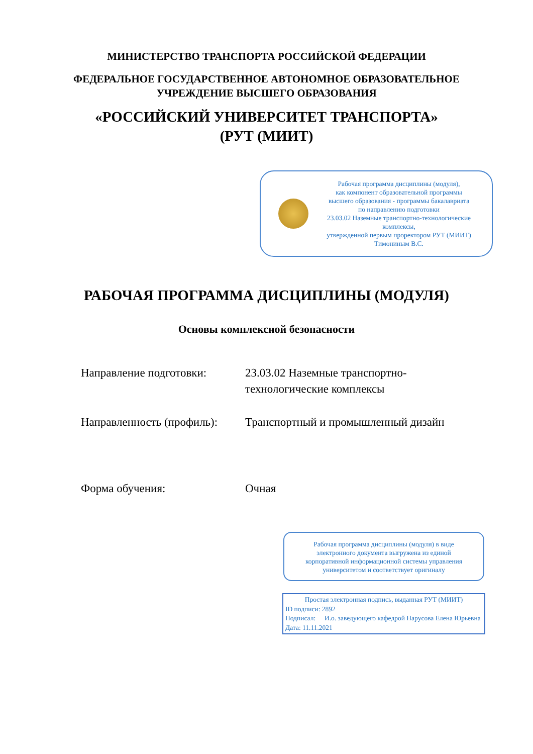МИНИСТЕРСТВО ТРАНСПОРТА РОССИЙСКОЙ ФЕДЕРАЦИИ
ФЕДЕРАЛЬНОЕ ГОСУДАРСТВЕННОЕ АВТОНОМНОЕ ОБРАЗОВАТЕЛЬНОЕ
УЧРЕЖДЕНИЕ ВЫСШЕГО ОБРАЗОВАНИЯ
«РОССИЙСКИЙ УНИВЕРСИТЕТ ТРАНСПОРТА»
(РУТ (МИИТ)
Рабочая программа дисциплины (модуля),
как компонент образовательной программы
высшего образования - программы бакалавриата
по направлению подготовки
23.03.02 Наземные транспортно-технологические комплексы,
утвержденной первым проректором РУТ (МИИТ)
Тимониным В.С.
РАБОЧАЯ ПРОГРАММА ДИСЦИПЛИНЫ (МОДУЛЯ)
Основы комплексной безопасности
Направление подготовки: 23.03.02 Наземные транспортно-технологические комплексы
Направленность (профиль):
Транспортный и промышленный дизайн
Форма обучения: Очная
Рабочая программа дисциплины (модуля) в виде
электронного документа выгружена из единой
корпоративной информационной системы управления
университетом и соответствует оригиналу
Простая электронная подпись, выданная РУТ (МИИТ)
ID подписи: 2892
Подписал: И.о. заведующего кафедрой Нарусова Елена Юрьевна
Дата: 11.11.2021